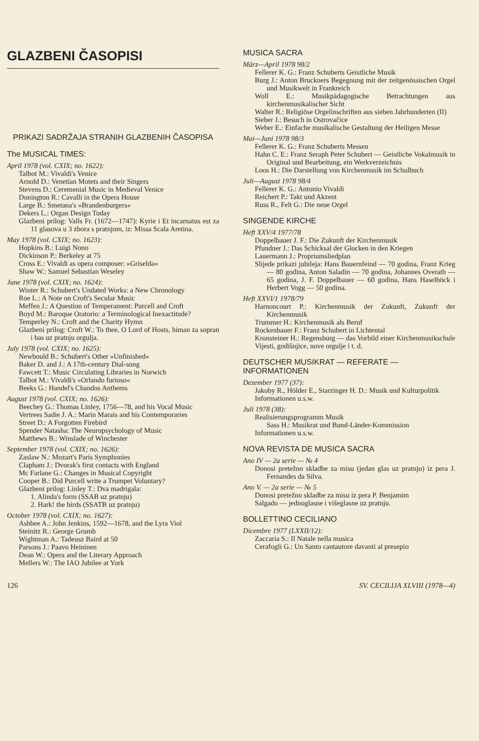GLAZBENI ČASOPISI
PRIKAZI SADRŽAJA STRANIH GLAZBENIH ČASOPISA
The MUSICAL TIMES:
April 1978 (vol. CXIX; no. 1622):
Talbot M.: Vivaldi's Venice
Arnold D.: Venetian Motets and their Singers
Stevens D.: Ceremenial Music in Medieval Venice
Donington R.: Cavalli in the Opera House
Large B.: Smetana's »Brandenburgers«
Dekers L.: Organ Design Today
Glazbeni prilog: Valls Fr. (1672—1747): Kyrie i Et incarnatus est za 11 glasova u 3 zbora s pratnjom, iz: Missa Scala Aretina.
May 1978 (vol. CXIX; no. 1623):
Hopkins B.: Luigi Nono
Dickinson P.: Berkeley at 75
Cross E.: Vivaldi as opera composer: »Griselda«
Shaw W.: Samuel Sebastian Weseley
June 1978 (vol. CXIX; no. 1624):
Winter R.: Schubert's Undated Works: a New Chronology
Roe L.: A Note on Croft's Secular Music
Meffen J.: A Question of Temperament: Purcell and Croft
Boyd M.: Baroque Oratorio: a Terminological Inexactitude?
Temperley N.: Croft and the Charity Hymn
Glazbeni prilog: Croft W.: To thee, O Lord of Hosts, himan za sopran i bas uz pratnju orgulja.
July 1978 (vol. CXIX; no. 1625):
Newbould B.: Schubert's Other »Unfinished«
Baker D. and J.: A 17th-century Dial-song
Fawcett T.: Music Circulating Libraries in Norwich
Talbot M.: Vivaldi's »Orlando furioso«
Beeks G.: Handel's Chandos Anthems
August 1978 (vol. CXIX; no. 1626):
Beechey G.: Thomas Linley, 1756—78, and his Vocal Music
Vertrees Sadie J. A.: Marin Marais and his Contemporaries
Street D.: A Forgotten Firebird
Spender Natasha: The Neuropsychology of Music
Matthews B.: Winslade of Winchester
September 1978 (vol. CXIX; no. 1626):
Zaslaw N.: Mozart's Paris Symphonies
Clapham J.: Dvorak's first contacts with England
Mc Farlane G.: Changes in Musical Copyright
Cooper B.: Did Purcell write a Trumpet Voluntary?
Glazbeni prilog: Linley T.: Dva madrigala:
1. Alinda's form (SSAB uz pratnju)
2. Hark! the birds (SSATB uz pratnju)
October 1978 (vol. CXIX; no. 1627):
Ashbee A.: John Jenkins, 1592—1678, and the Lyra Viol
Steinitz R.: George Grumb
Wightman A.: Tadeusz Baird at 50
Parsons J.: Paavo Heininen
Dean W.: Opera and the Literary Approach
Mellers W.: The IAO Jubilee at York
MUSICA SACRA
März—April 1978 98/2
Fellerer K. G.: Franz Schuberts Geistliche Musik
Burg J.: Anton Bruckners Begegnung mit der zeitgenössischen Orgel und Musikwelt in Frankreich
Woll E.: Musikpädagogische Betrachtungen aus kirchenmusikalischer Sicht
Walter R.: Religiöse Orgelinschriften aus sieben Jahrhunderten (II)
Sieber J.: Besuch in Ostrovačice
Weber E.: Einfache musikalische Gestaltung der Heiligen Messe
Mai—Juni 1978 98/3
Fellerer K. G.: Franz Schuberts Messen
Hahn C. E.: Franz Seraph Peter Schubert — Geistliche Vokalmusik in Original und Bearbeitung, ein Werkverzeichnis
Loos H.: Die Darstellung von Kirchenmusik im Schulbuch
Juli—August 1978 98/4
Fellerer K. G.: Antonio Vivaldi
Reichert P.: Takt und Akzent
Russ R., Felt G.: Die neue Orgel
SINGENDE KIRCHE
Heft XXV/4 1977/78
Doppelbauer J. F.: Die Zukunft der Kirchenmusik
Pfundner J.: Das Schicksal der Glocken in den Kriegen
Lauermann J.: Propriumsliedplan
Slijede prikazi jubileja: Hans Bauernfeind — 70 godina, Franz Krieg — 80 godina, Anton Saladin — 70 godina, Johannes Overath — 65 godina, J. F. Doppelbauer — 60 godina, Hans Haselböck i Herbert Vogg — 50 godina.
Heft XXVI/1 1978/79
Harnoncourt P.: Kirchenmusik der Zukunft, Zukunft der Kirchenmusik
Trummer H.: Kirchenmusik als Beruf
Rockenbauer F.: Franz Schubert in Lichtental
Kronsteiner H.: Regensburg — das Vorbild einer Kirchenmusikschule
Vijesti, godišnjice, nove orgulje i t. d.
DEUTSCHER MUSIKRAT — REFERATE — INFORMATIONEN
Dezember 1977 (37):
Jakoby R., Hölder E., Starzinger H. D.: Musik und Kulturpolitik
Informationen u.s.w.
Juli 1978 (38):
Realisierungsprogramm Musik
Sass H.: Musikrat und Bund-Länder-Kommission
Informationen u.s.w.
NOVA REVISTA DE MUSICA SACRA
Ano IV — 2a serie — № 4
Donosi pretežno skladbe za misu (jedan glas uz pratnju) iz pera J. Fernandes da Silva.
Ano V. — 2a serie — № 5
Donosi pretežno skladbe za misu iz pera P. Benjamim
Salgado — jednoglasne i višeglasne uz pratnju.
BOLLETTINO CECILIANO
Dicembre 1977 (LXXII/12):
Zaccaria S.: Il Natale nella musica
Cerafogli G.: Un Santo cantautore davanti al presepio
126 SV. CECILIJA XLVIII (1978—4)